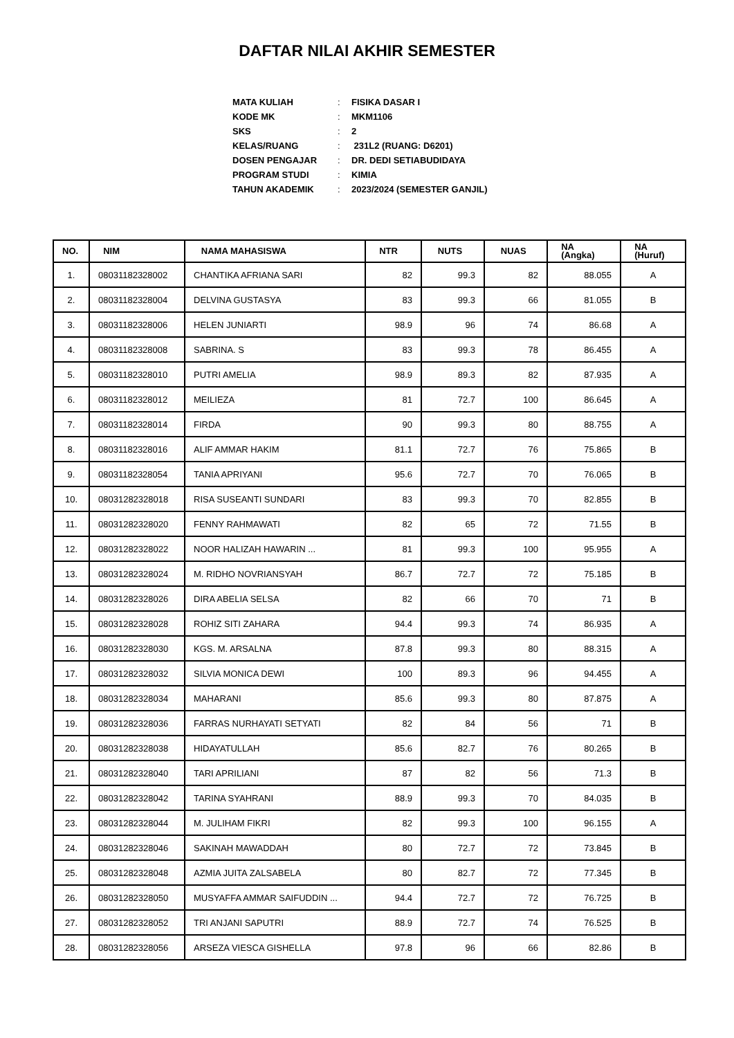DAFTAR NILAI AKHIR SEMESTER
| MATA KULIAH | : | FISIKA DASAR I |
| KODE MK | : | MKM1106 |
| SKS | : | 2 |
| KELAS/RUANG | : | 231L2 (RUANG: D6201) |
| DOSEN PENGAJAR | : | DR. DEDI SETIABUDIDAYA |
| PROGRAM STUDI | : | KIMIA |
| TAHUN AKADEMIK | : | 2023/2024 (SEMESTER GANJIL) |
| NO. | NIM | NAMA MAHASISWA | NTR | NUTS | NUAS | NA (Angka) | NA (Huruf) |
| --- | --- | --- | --- | --- | --- | --- | --- |
| 1. | 08031182328002 | CHANTIKA AFRIANA SARI | 82 | 99.3 | 82 | 88.055 | A |
| 2. | 08031182328004 | DELVINA GUSTASYA | 83 | 99.3 | 66 | 81.055 | B |
| 3. | 08031182328006 | HELEN JUNIARTI | 98.9 | 96 | 74 | 86.68 | A |
| 4. | 08031182328008 | SABRINA. S | 83 | 99.3 | 78 | 86.455 | A |
| 5. | 08031182328010 | PUTRI AMELIA | 98.9 | 89.3 | 82 | 87.935 | A |
| 6. | 08031182328012 | MEILIEZA | 81 | 72.7 | 100 | 86.645 | A |
| 7. | 08031182328014 | FIRDA | 90 | 99.3 | 80 | 88.755 | A |
| 8. | 08031182328016 | ALIF AMMAR HAKIM | 81.1 | 72.7 | 76 | 75.865 | B |
| 9. | 08031182328054 | TANIA APRIYANI | 95.6 | 72.7 | 70 | 76.065 | B |
| 10. | 08031282328018 | RISA SUSEANTI SUNDARI | 83 | 99.3 | 70 | 82.855 | B |
| 11. | 08031282328020 | FENNY RAHMAWATI | 82 | 65 | 72 | 71.55 | B |
| 12. | 08031282328022 | NOOR HALIZAH HAWARIN ... | 81 | 99.3 | 100 | 95.955 | A |
| 13. | 08031282328024 | M. RIDHO NOVRIANSYAH | 86.7 | 72.7 | 72 | 75.185 | B |
| 14. | 08031282328026 | DIRA ABELIA SELSA | 82 | 66 | 70 | 71 | B |
| 15. | 08031282328028 | ROHIZ SITI ZAHARA | 94.4 | 99.3 | 74 | 86.935 | A |
| 16. | 08031282328030 | KGS. M. ARSALNA | 87.8 | 99.3 | 80 | 88.315 | A |
| 17. | 08031282328032 | SILVIA MONICA DEWI | 100 | 89.3 | 96 | 94.455 | A |
| 18. | 08031282328034 | MAHARANI | 85.6 | 99.3 | 80 | 87.875 | A |
| 19. | 08031282328036 | FARRAS NURHAYATI SETYATI | 82 | 84 | 56 | 71 | B |
| 20. | 08031282328038 | HIDAYATULLAH | 85.6 | 82.7 | 76 | 80.265 | B |
| 21. | 08031282328040 | TARI APRILIANI | 87 | 82 | 56 | 71.3 | B |
| 22. | 08031282328042 | TARINA SYAHRANI | 88.9 | 99.3 | 70 | 84.035 | B |
| 23. | 08031282328044 | M. JULIHAM FIKRI | 82 | 99.3 | 100 | 96.155 | A |
| 24. | 08031282328046 | SAKINAH MAWADDAH | 80 | 72.7 | 72 | 73.845 | B |
| 25. | 08031282328048 | AZMIA JUITA ZALSABELA | 80 | 82.7 | 72 | 77.345 | B |
| 26. | 08031282328050 | MUSYAFFA AMMAR SAIFUDDIN ... | 94.4 | 72.7 | 72 | 76.725 | B |
| 27. | 08031282328052 | TRI ANJANI SAPUTRI | 88.9 | 72.7 | 74 | 76.525 | B |
| 28. | 08031282328056 | ARSEZA VIESCA GISHELLA | 97.8 | 96 | 66 | 82.86 | B |